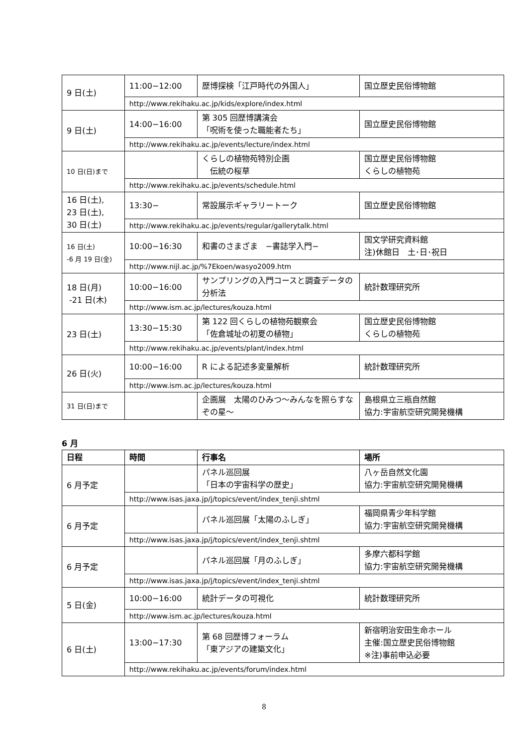| 9 日(土) | 11:00−12:00 | 歴博探検「江戸時代の外国人」 | 国立歴史民俗博物館 |
| | http://www.rekihaku.ac.jp/kids/explore/index.html | | |
| 9 日(土) | 14:00−16:00 | 第 305 回歴博講演会 「呪術を使った職能者たち」 | 国立歴史民俗博物館 |
| | http://www.rekihaku.ac.jp/events/lecture/index.html | | |
| 10 日(日)まで | | くらしの植物苑特別企画 伝統の桜草 | 国立歴史民俗博物館 くらしの植物苑 |
| | http://www.rekihaku.ac.jp/events/schedule.html | | |
| 16 日(土), 23 日(土), 30 日(土) | 13:30− | 常設展示ギャラリートーク | 国立歴史民俗博物館 |
| | http://www.rekihaku.ac.jp/events/regular/gallerytalk.html | | |
| 16 日(土) -6 月 19 日(金) | 10:00−16:30 | 和書のさまざま −書誌学入門− | 国文学研究資料館 注)休館日 土･日･祝日 |
| | http://www.nijl.ac.jp/%7Ekoen/wasyo2009.htm | | |
| 18 日(月) -21 日(木) | 10:00−16:00 | サンプリングの入門コースと調査データの分析法 | 統計数理研究所 |
| | http://www.ism.ac.jp/lectures/kouza.html | | |
| 23 日(土) | 13:30−15:30 | 第 122 回くらしの植物苑観察会 「佐倉城址の初夏の植物」 | 国立歴史民俗博物館 くらしの植物苑 |
| | http://www.rekihaku.ac.jp/events/plant/index.html | | |
| 26 日(火) | 10:00−16:00 | R による記述多変量解析 | 統計数理研究所 |
| | http://www.ism.ac.jp/lectures/kouza.html | | |
| 31 日(日)まで | | 企画展 太陽のひみつ～みんなを照らすなぞの星～ | 島根県立三瓶自然館 協力:宇宙航空研究開発機構 |
6 月
| 日程 | 時間 | 行事名 | 場所 |
| --- | --- | --- | --- |
| 6 月予定 | | パネル巡回展 「日本の宇宙科学の歴史」 | 八ヶ岳自然文化園 協力:宇宙航空研究開発機構 |
| | http://www.isas.jaxa.jp/j/topics/event/index_tenji.shtml | | |
| 6 月予定 | | パネル巡回展「太陽のふしぎ」 | 福岡県青少年科学館 協力:宇宙航空研究開発機構 |
| | http://www.isas.jaxa.jp/j/topics/event/index_tenji.shtml | | |
| 6 月予定 | | パネル巡回展「月のふしぎ」 | 多摩六都科学館 協力:宇宙航空研究開発機構 |
| | http://www.isas.jaxa.jp/j/topics/event/index_tenji.shtml | | |
| 5 日(金) | 10:00−16:00 | 統計データの可視化 | 統計数理研究所 |
| | http://www.ism.ac.jp/lectures/kouza.html | | |
| 6 日(土) | 13:00−17:30 | 第 68 回歴博フォーラム 「東アジアの建築文化」 | 新宿明治安田生命ホール 主催:国立歴史民俗博物館 ※注)事前申込必要 |
| | http://www.rekihaku.ac.jp/events/forum/index.html | | |
8